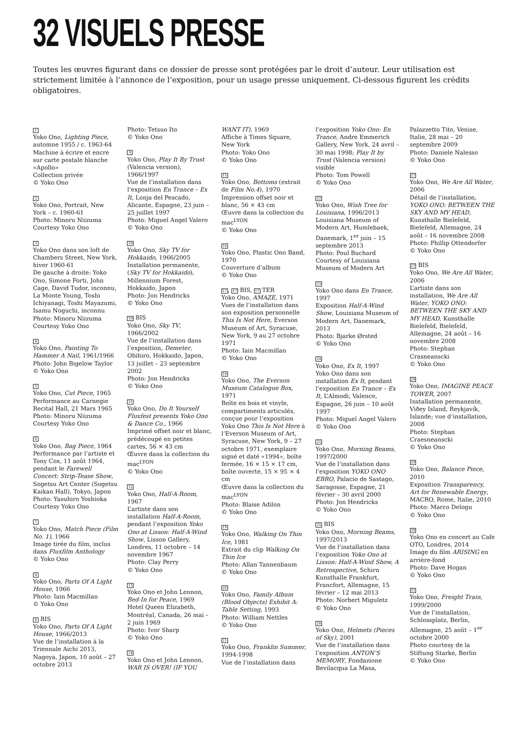32 VISUELS PRESSE
Toutes les œuvres figurant dans ce dossier de presse sont protégées par le droit d’auteur. Leur utilisation est strictement limitée à l’annonce de l’exposition, pour un usage presse uniquement. Ci-dessous figurent les crédits obligatoires.
1
Yoko Ono, Lighting Piece, automne 1955 / c. 1963-64
Machine à écrire et encre sur carte postale blanche «Apollo»
Collection privée
© Yoko Ono
2
Yoko Ono, Portrait, New York – c. 1960-61
Photo: Minoru Niizuma
Courtesy Yoko Ono
3
Yoko Ono dans son loft de Chambers Street, New York, hiver 1960-61
De gauche à droite: Yoko Ono, Simone Forti, John Cage, David Tudor, inconnu, La Monte Young, Toshi Ichiyanagi, Toshi Mayazumi, Isamu Noguchi, inconnu
Photo: Minoru Niizuma
Courtesy Yoko Ono
4
Yoko Ono, Painting To Hammer A Nail, 1961/1966
Photo: John Bigelow Taylor
© Yoko Ono
5
Yoko Ono, Cut Piece, 1965
Performance au Carnegie Recital Hall, 21 Mars 1965
Photo: Minoru Niizuma
Courtesy Yoko Ono
6
Yoko Ono, Bag Piece, 1964
Performance par l’artiste et Tony Cox, 11 août 1964, pendant le Farewell Concert: Strip-Tease Show, Sogetsu Art Center (Sogetsu Kaikan Hall), Tokyo, Japon
Photo: Yasuhiro Yoshioka
Courtesy Yoko Ono
7
Yoko Ono, Match Piece (Film No. 1), 1966
Image tirée du film, inclus dans Fluxfilm Anthology
© Yoko Ono
8
Yoko Ono, Parts Of A Light House, 1966
Photo: Iain Macmillan
© Yoko Ono
8 BIS
Yoko Ono, Parts Of A Light House, 1966/2013
Vue de l’installation à la Triennale Aichi 2013, Nagoya, Japon, 10 août – 27 octobre 2013
Photo: Tetsuo Ito
© Yoko Ono
9
Yoko Ono, Play It By Trust (Valencia version), 1966/1997
Vue de l’installation dans l’exposition En Trance – Ex It, Lonja del Pescado, Alicante, Espagne, 23 juin – 25 juillet 1997
Photo: Miguel Angel Valero
© Yoko Ono
10
Yoko Ono, Sky TV for Hokkaido, 1966/2005
Installation permanente, (Sky TV for Hokkaido), Millennium Forest, Hokkaido, Japon
Photo: Jon Hendricks
© Yoko Ono
10 BIS
Yoko Ono, Sky TV, 1966/2002
Vue de l’installation dans l’exposition, Demeter, Obihiro, Hokkaido, Japon, 13 juillet – 23 septembre 2002
Photo: Jon Hendricks
© Yoko Ono
11
Yoko Ono, Do It Yourself Fluxfest presents Yoko Ono & Dance Co., 1966
Imprimé offset noir et blanc, prédécoupé en petites cartes, 56 × 43 cm
Œuvre dans la collection du mac<sup>LYON</sup>
© Yoko Ono
12
Yoko Ono, Half-A-Room, 1967
L’artiste dans son installation Half-A-Room, pendant l’exposition Yoko Ono at Lisson: Half-A-Wind Show, Lisson Gallery, Londres, 11 octobre – 14 novembre 1967
Photo: Clay Perry
© Yoko Ono
13
Yoko Ono et John Lennon, Bed-In for Peace, 1969
Hotel Queen Elizabeth, Montréal, Canada, 26 mai – 2 juin 1969
Photo: Ivor Sharp
© Yoko Ono
14
Yoko Ono et John Lennon, WAR IS OVER! (IF YOU WANT IT), 1969
Affiche à Times Square, New York
Photo: Yoko Ono
© Yoko Ono
15
Yoko Ono, Bottoms (extrait de Film No.4), 1970
Impression offset noir et blanc, 56 × 43 cm
Œuvre dans la collection du mac<sup>LYON</sup>
© Yoko Ono
16
Yoko Ono, Plastic Ono Band, 1970
Couverture d’album
© Yoko Ono
17, 17 BIS, 17 TER
Yoko Ono, AMAZE, 1971
Vues de l’installation dans son exposition personnelle This Is Not Here, Everson Museum of Art, Syracuse, New York, 9 au 27 octobre 1971
Photo: Iain Macmillan
© Yoko Ono
18
Yoko Ono, The Everson Museum Catalogue Box, 1971
Boîte en bois et vinyle, compartiments articulés, conçue pour l’exposition Yoko Ono This Is Not Here à l’Everson Museum of Art, Syracuse, New York, 9 – 27 octobre 1971, exemplaire signé et daté «1994», boîte fermée, 16 × 15 × 17 cm, boîte ouverte, 15 × 95 × 4 cm
Œuvre dans la collection du mac<sup>LYON</sup>
Photo: Blaise Adilon
© Yoko Ono
19
Yoko Ono, Walking On Thin Ice, 1981
Extrait du clip Walking On Thin Ice
Photo: Allan Tannenbaum
© Yoko Ono
20
Yoko Ono, Family Album (Blood Objects) Exhibit A: Table Setting, 1993
Photo: William Nettles
© Yoko Ono
21
Yoko Ono, Franklin Summer, 1994-1998
Vue de l’installation dans l’exposition Yoko Ono: En Trance, Andre Emmerich Gallery, New York, 24 avril – 30 mai 1998; Play It by Trust (Valencia version) visible
Photo: Tom Powell
© Yoko Ono
22
Yoko Ono, Wish Tree for Louisiana, 1996/2013
Louisiana Museum of Modern Art, Humlebaek, Danemark, 1<sup>er</sup> juin – 15 septembre 2013
Photo: Poul Buchard
Courtesy of Louisiana Museum of Modern Art
23
Yoko Ono dans En Trance, 1997
Exposition Half-A-Wind Show, Louisiana Museum of Modern Art, Danemark, 2013
Photo: Bjarke Ørsted
© Yoko Ono
24
Yoko Ono, Ex It, 1997
Yoko Ono dans son installation Ex It, pendant l’exposition En Trance – Ex It, L’Almodi, Valence, Espagne, 26 juin – 10 août 1997
Photo: Miguel Angel Valero
© Yoko Ono
25
Yoko Ono, Morning Beams, 1997/2000
Vue de l’installation dans l’exposition YOKO ONO EBRO, Palacio de Sastago, Saragosse, Espagne, 21 février – 30 avril 2000
Photo: Jon Hendricks
© Yoko Ono
25 BIS
Yoko Ono, Morning Beams, 1997/2013
Vue de l’installation dans l’exposition Yoko Ono at Lisson: Half-A-Wind Show, A Retrospective, Schirn Kunsthalle Frankfurt, Francfort, Allemagne, 15 février – 12 mai 2013
Photo: Norbert Miguletz
© Yoko Ono
26
Yoko Ono, Helmets (Pieces of Sky), 2001
Vue de l’installation dans l’exposition ANTON’S MEMORY, Fondazione Bevilacqua La Masa, Palazzetto Tito, Venise, Italie, 28 mai – 20 septembre 2009
Photo: Daniele Nalesso
© Yoko Ono
27
Yoko Ono, We Are All Water, 2006
Détail de l’installation, YOKO ONO: BETWEEN THE SKY AND MY HEAD, Kunsthalle Bielefeld, Bielefeld, Allemagne, 24 août – 16 novembre 2008
Photo: Phillip Ottendorfer
© Yoko Ono
27 BIS
Yoko Ono, We Are All Water, 2006
L’artiste dans son installation, We Are All Water, YOKO ONO: BETWEEN THE SKY AND MY HEAD, Kunsthalle Bielefeld, Bielefeld, Allemagne, 24 août – 16 novembre 2008
Photo: Stephan Crasneanscki
© Yoko Ono
28
Yoko Ono, IMAGINE PEACE TOWER, 2007
Installation permanente, Viðey Island, Reykjavík, Islande; vue d’installation, 2008
Photo: Stephan Craesneanscki
© Yoko Ono
29
Yoko Ono, Balance Piece, 2010
Exposition Transparency, Art for Renewable Energy, MACRO, Rome, Italie, 2010
Photo: Marco Delogu
© Yoko Ono
30
Yoko Ono en concert au Cafe OTO, Londres, 2014
Image du film ARISING en arrière-fond
Photo: Dave Hogan
© Yoko Ono
31
Yoko Ono, Freight Train, 1999/2000
Vue de l’installation, Schlossplatz, Berlin, Allemagne, 25 août – 1<sup>er</sup> octobre 2000
Photo courtesy de la Stiftung Starke, Berlin
© Yoko Ono